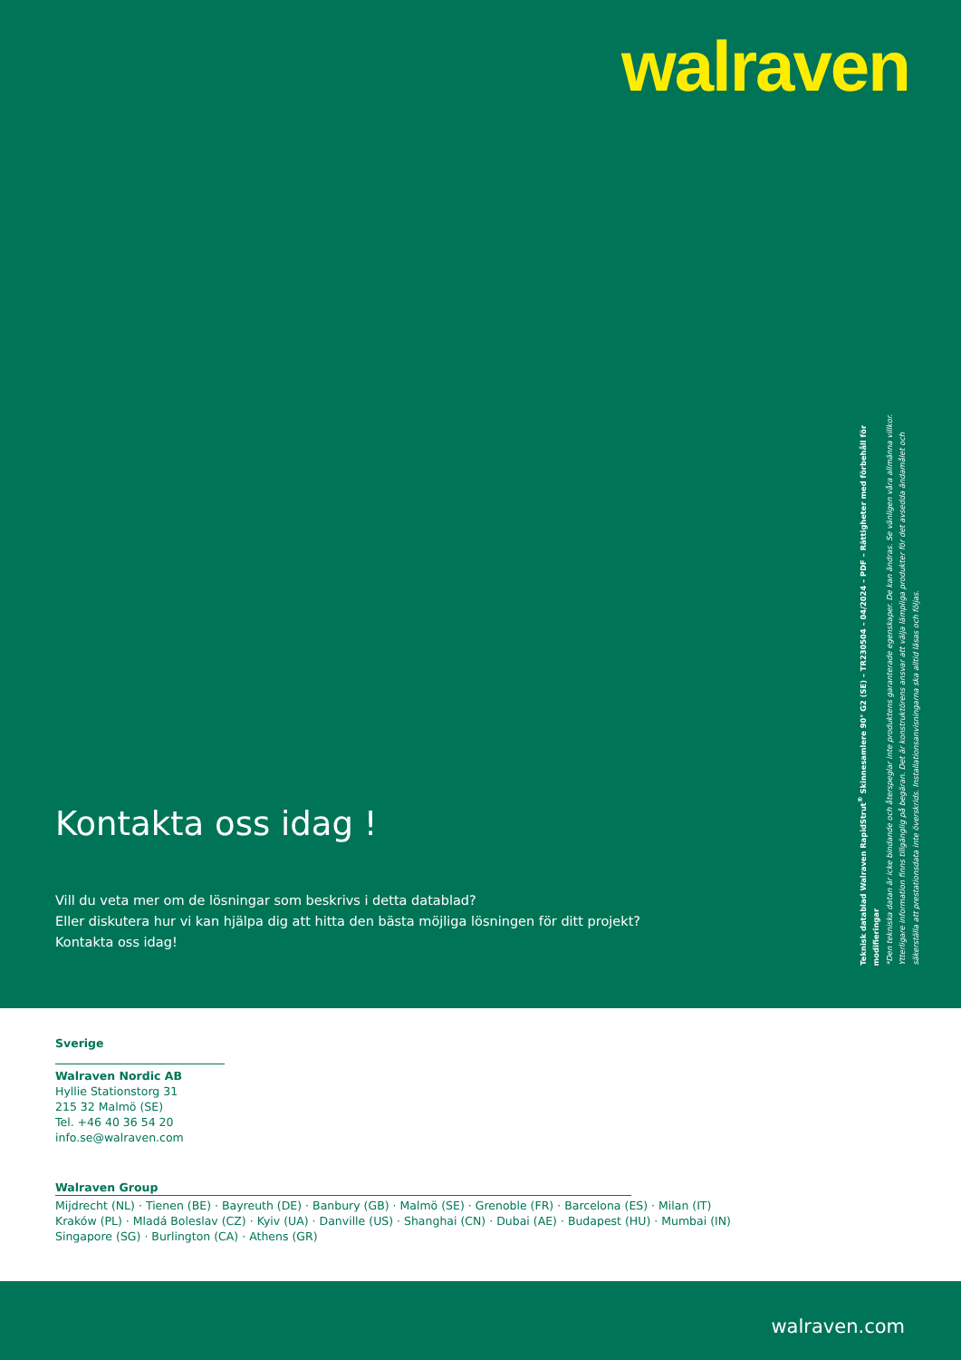walraven
Kontakta oss idag !
Vill du veta mer om de lösningar som beskrivs i detta datablad?
Eller diskutera hur vi kan hjälpa dig att hitta den bästa möjliga lösningen för ditt projekt?
Kontakta oss idag!
Teknisk datablad Walraven RapidStrut<sup>®</sup> Skinnesamlere 90° G2 (SE) – TR230504 – 04/2024 – PDF – Rättigheter med förbehåll för modifieringar
*Den tekniska datan är icke bindande och återspeglar inte produktens garanterade egenskaper. De kan ändras. Se vänligen våra allmänna villkor.
Ytterligare information finns tillgänglig på begäran. Det är konstruktörens ansvar att välja lämpliga produkter för det avsedda ändamålet och
säkerställa att prestationsdata inte överskrids. Installationsanvisningarna ska alltid läsas och följas.
Sverige
Walraven Nordic AB
Hyllie Stationstorg 31
215 32 Malmö (SE)
Tel. +46 40 36 54 20
info.se@walraven.com
Walraven Group
Mijdrecht (NL) · Tienen (BE) · Bayreuth (DE) · Banbury (GB) · Malmö (SE) · Grenoble (FR) · Barcelona (ES) · Milan (IT)
Kraków (PL) · Mladá Boleslav (CZ) · Kyiv (UA) · Danville (US) · Shanghai (CN) · Dubai (AE) · Budapest (HU) · Mumbai (IN)
Singapore (SG) · Burlington (CA) · Athens (GR)
walraven.com